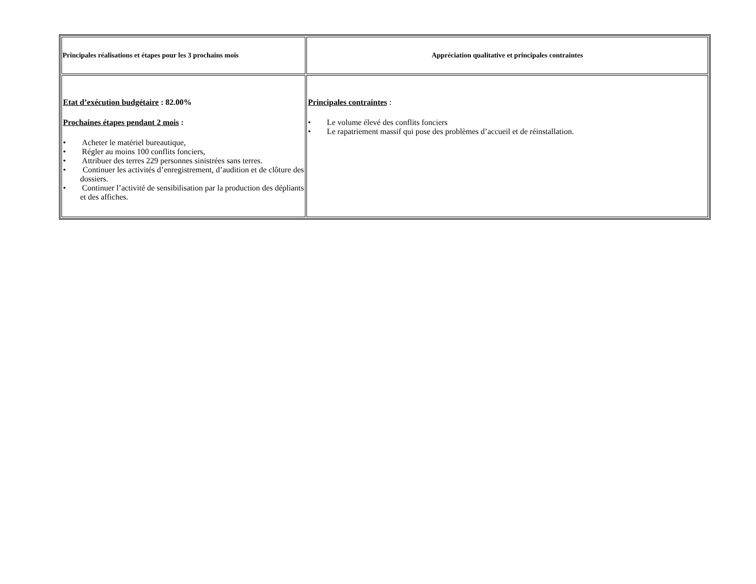| Principales réalisations et étapes pour les 3 prochains mois | Appréciation qualitative et principales contraintes |
| --- | --- |
| Etat d’exécution budgétaire : 82.00% Prochaines étapes pendant 2 mois : • Acheter le matériel bureautique, • Régler au moins 100 conflits fonciers, • Attribuer des terres 229 personnes sinistrées sans terres. • Continuer les activités d’enregistrement, d’audition et de clôture des dossiers. • Continuer l’activité de sensibilisation par la production des dépliants et des affiches. | Principales contraintes : • Le volume élevé des conflits fonciers • Le rapatriement massif qui pose des problèmes d’accueil et de réinstallation. |